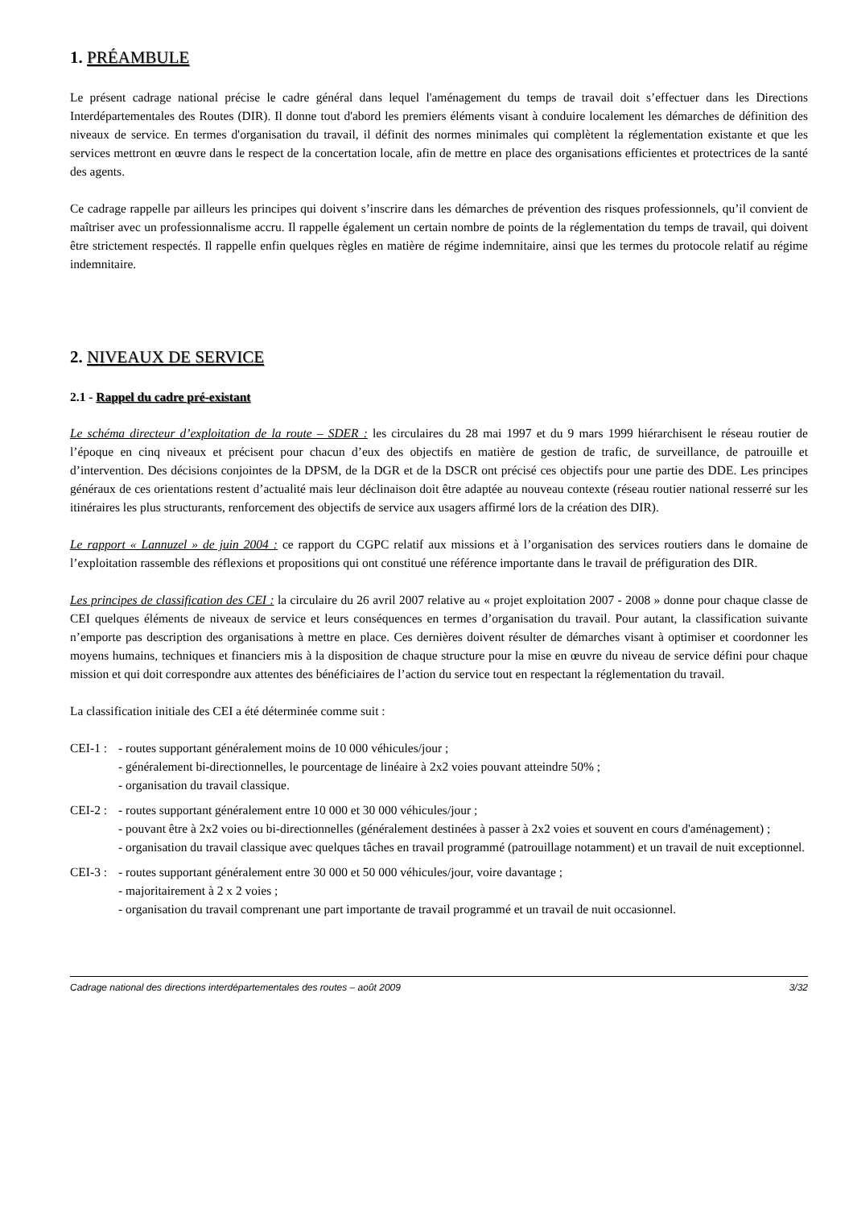1. PRÉAMBULE
Le présent cadrage national précise le cadre général dans lequel l'aménagement du temps de travail doit s’effectuer dans les Directions Interdépartementales des Routes (DIR). Il donne tout d'abord les premiers éléments visant à conduire localement les démarches de définition des niveaux de service. En termes d'organisation du travail, il définit des normes minimales qui complètent la réglementation existante et que les services mettront en œuvre dans le respect de la concertation locale, afin de mettre en place des organisations efficientes et protectrices de la santé des agents.
Ce cadrage rappelle par ailleurs les principes qui doivent s’inscrire dans les démarches de prévention des risques professionnels, qu’il convient de maîtriser avec un professionnalisme accru. Il rappelle également un certain nombre de points de la réglementation du temps de travail, qui doivent être strictement respectés. Il rappelle enfin quelques règles en matière de régime indemnitaire, ainsi que les termes du protocole relatif au régime indemnitaire.
2. NIVEAUX DE SERVICE
2.1 - Rappel du cadre pré-existant
Le schéma directeur d’exploitation de la route – SDER : les circulaires du 28 mai 1997 et du 9 mars 1999 hiérarchisent le réseau routier de l’époque en cinq niveaux et précisent pour chacun d’eux des objectifs en matière de gestion de trafic, de surveillance, de patrouille et d’intervention. Des décisions conjointes de la DPSM, de la DGR et de la DSCR ont précisé ces objectifs pour une partie des DDE. Les principes généraux de ces orientations restent d’actualité mais leur déclinaison doit être adaptée au nouveau contexte (réseau routier national resserré sur les itinéraires les plus structurants, renforcement des objectifs de service aux usagers affirmé lors de la création des DIR).
Le rapport « Lannuzel » de juin 2004 : ce rapport du CGPC relatif aux missions et à l’organisation des services routiers dans le domaine de l’exploitation rassemble des réflexions et propositions qui ont constitué une référence importante dans le travail de préfiguration des DIR.
Les principes de classification des CEI : la circulaire du 26 avril 2007 relative au « projet exploitation 2007 - 2008 » donne pour chaque classe de CEI quelques éléments de niveaux de service et leurs conséquences en termes d’organisation du travail. Pour autant, la classification suivante n’emporte pas description des organisations à mettre en place. Ces dernières doivent résulter de démarches visant à optimiser et coordonner les moyens humains, techniques et financiers mis à la disposition de chaque structure pour la mise en œuvre du niveau de service défini pour chaque mission et qui doit correspondre aux attentes des bénéficiaires de l’action du service tout en respectant la réglementation du travail.
La classification initiale des CEI a été déterminée comme suit :
CEI-1 :
- routes supportant généralement moins de 10 000 véhicules/jour ;
- généralement bi-directionnelles, le pourcentage de linéaire à 2x2 voies pouvant atteindre 50% ;
- organisation du travail classique.
CEI-2 :
- routes supportant généralement entre 10 000 et 30 000 véhicules/jour ;
- pouvant être à 2x2 voies ou bi-directionnelles (généralement destinées à passer à 2x2 voies et souvent en cours d'aménagement) ;
- organisation du travail classique avec quelques tâches en travail programmé (patrouillage notamment) et un travail de nuit exceptionnel.
CEI-3 :
- routes supportant généralement entre 30 000 et 50 000 véhicules/jour, voire davantage ;
- majoritairement à 2 x 2 voies ;
- organisation du travail comprenant une part importante de travail programmé et un travail de nuit occasionnel.
Cadrage national des directions interdépartementales des routes – août 2009 3/32